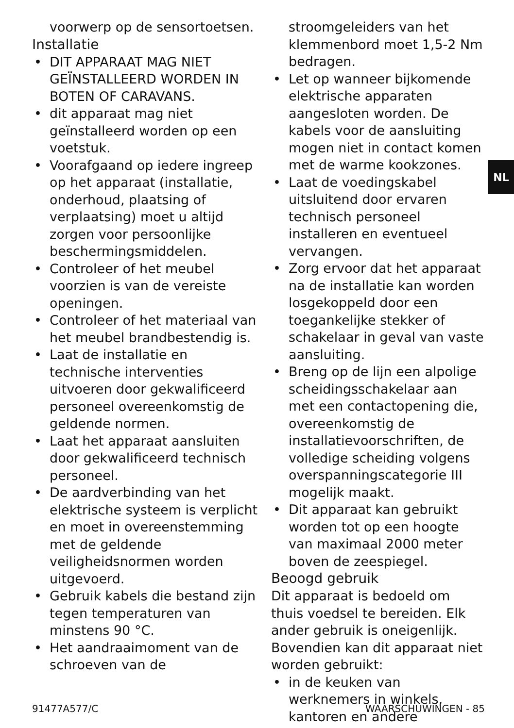NL
voorwerp op de sensortoetsen.
Installatie
• DIT APPARAAT MAG NIET GEÏNSTALLEERD WORDEN IN BOTEN OF CARAVANS.
• dit apparaat mag niet geïnstalleerd worden op een voetstuk.
• Voorafgaand op iedere ingreep op het apparaat (installatie, onderhoud, plaatsing of verplaatsing) moet u altijd zorgen voor persoonlijke beschermingsmiddelen.
• Controleer of het meubel voorzien is van de vereiste openingen.
• Controleer of het materiaal van het meubel brandbestendig is.
• Laat de installatie en technische interventies uitvoeren door gekwalificeerd personeel overeenkomstig de geldende normen.
• Laat het apparaat aansluiten door gekwalificeerd technisch personeel.
• De aardverbinding van het elektrische systeem is verplicht en moet in overeenstemming met de geldende veiligheidsnormen worden uitgevoerd.
• Gebruik kabels die bestand zijn tegen temperaturen van minstens 90 °C.
• Het aandraaimoment van de schroeven van de
stroomgeleiders van het klemmenbord moet 1,5-2 Nm bedragen.
• Let op wanneer bijkomende elektrische apparaten aangesloten worden. De kabels voor de aansluiting mogen niet in contact komen met de warme kookzones.
• Laat de voedingskabel uitsluitend door ervaren technisch personeel installeren en eventueel vervangen.
• Zorg ervoor dat het apparaat na de installatie kan worden losgekoppeld door een toegankelijke stekker of schakelaar in geval van vaste aansluiting.
• Breng op de lijn een alpolige scheidingsschakelaar aan met een contactopening die, overeenkomstig de installatievoorschriften, de volledige scheiding volgens overspanningscategorie III mogelijk maakt.
• Dit apparaat kan gebruikt worden tot op een hoogte van maximaal 2000 meter boven de zeespiegel.
Beoogd gebruik
Dit apparaat is bedoeld om thuis voedsel te bereiden. Elk ander gebruik is oneigenlijk. Bovendien kan dit apparaat niet worden gebruikt:
• in de keuken van werknemers in winkels, kantoren en andere
91477A577/C WAARSCHUWINGEN - 85